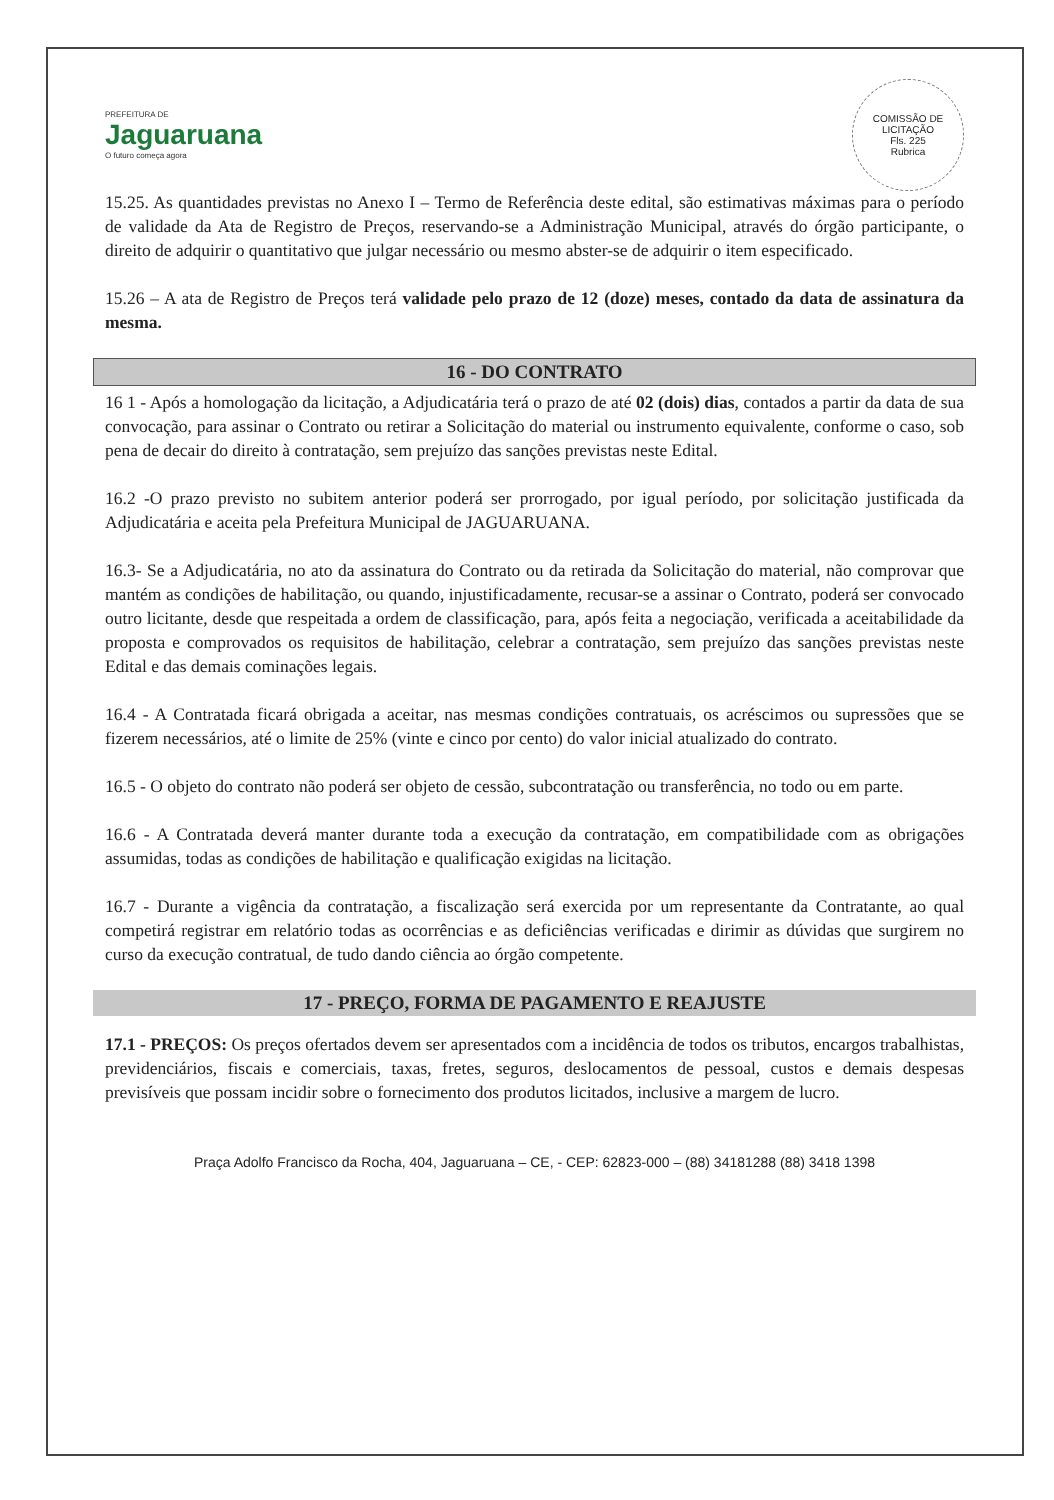PREFEITURA DE
Jaguaruana
O futuro começa agora
COMISSÃO DE LICITAÇÃO
Fls. 225
Rubrica
15.25. As quantidades previstas no Anexo I – Termo de Referência deste edital, são estimativas máximas para o período de validade da Ata de Registro de Preços, reservando-se a Administração Municipal, através do órgão participante, o direito de adquirir o quantitativo que julgar necessário ou mesmo abster-se de adquirir o item especificado.
15.26 – A ata de Registro de Preços terá validade pelo prazo de 12 (doze) meses, contado da data de assinatura da mesma.
16 - DO CONTRATO
16 1 - Após a homologação da licitação, a Adjudicatária terá o prazo de até 02 (dois) dias, contados a partir da data de sua convocação, para assinar o Contrato ou retirar a Solicitação do material ou instrumento equivalente, conforme o caso, sob pena de decair do direito à contratação, sem prejuízo das sanções previstas neste Edital.
16.2 -O prazo previsto no subitem anterior poderá ser prorrogado, por igual período, por solicitação justificada da Adjudicatária e aceita pela Prefeitura Municipal de JAGUARUANA.
16.3- Se a Adjudicatária, no ato da assinatura do Contrato ou da retirada da Solicitação do material, não comprovar que mantém as condições de habilitação, ou quando, injustificadamente, recusar-se a assinar o Contrato, poderá ser convocado outro licitante, desde que respeitada a ordem de classificação, para, após feita a negociação, verificada a aceitabilidade da proposta e comprovados os requisitos de habilitação, celebrar a contratação, sem prejuízo das sanções previstas neste Edital e das demais cominações legais.
16.4 - A Contratada ficará obrigada a aceitar, nas mesmas condições contratuais, os acréscimos ou supressões que se fizerem necessários, até o limite de 25% (vinte e cinco por cento) do valor inicial atualizado do contrato.
16.5 - O objeto do contrato não poderá ser objeto de cessão, subcontratação ou transferência, no todo ou em parte.
16.6 - A Contratada deverá manter durante toda a execução da contratação, em compatibilidade com as obrigações assumidas, todas as condições de habilitação e qualificação exigidas na licitação.
16.7 - Durante a vigência da contratação, a fiscalização será exercida por um representante da Contratante, ao qual competirá registrar em relatório todas as ocorrências e as deficiências verificadas e dirimir as dúvidas que surgirem no curso da execução contratual, de tudo dando ciência ao órgão competente.
17 - PREÇO, FORMA DE PAGAMENTO E REAJUSTE
17.1 - PREÇOS: Os preços ofertados devem ser apresentados com a incidência de todos os tributos, encargos trabalhistas, previdenciários, fiscais e comerciais, taxas, fretes, seguros, deslocamentos de pessoal, custos e demais despesas previsíveis que possam incidir sobre o fornecimento dos produtos licitados, inclusive a margem de lucro.
Praça Adolfo Francisco da Rocha, 404, Jaguaruana – CE, - CEP: 62823-000 – (88) 34181288 (88) 3418 1398